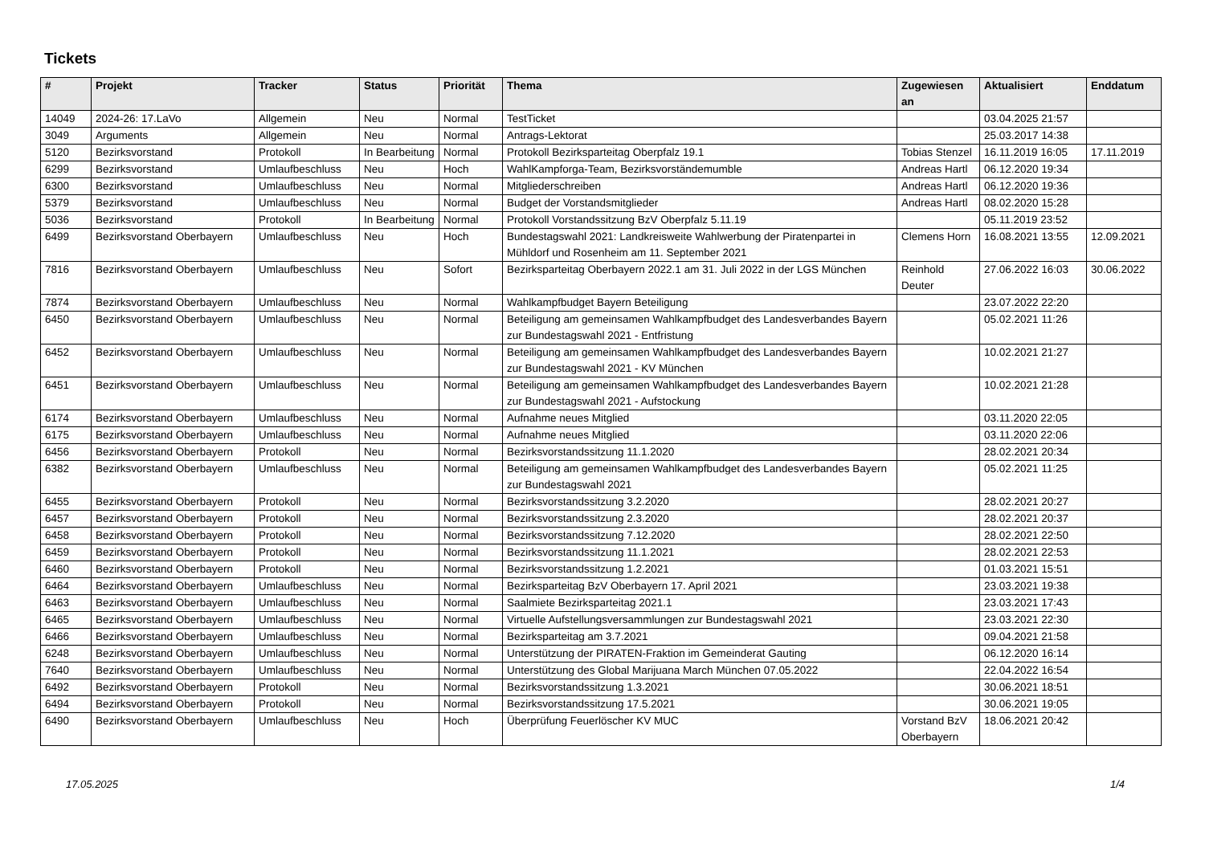Tickets
| # | Projekt | Tracker | Status | Priorität | Thema | Zugewiesen an | Aktualisiert | Enddatum |
| --- | --- | --- | --- | --- | --- | --- | --- | --- |
| 14049 | 2024-26: 17.LaVo | Allgemein | Neu | Normal | TestTicket | | 03.04.2025 21:57 | |
| 3049 | Arguments | Allgemein | Neu | Normal | Antrags-Lektorat | | 25.03.2017 14:38 | |
| 5120 | Bezirksvorstand | Protokoll | In Bearbeitung | Normal | Protokoll Bezirksparteitag Oberpfalz 19.1 | Tobias Stenzel | 16.11.2019 16:05 | 17.11.2019 |
| 6299 | Bezirksvorstand | Umlaufbeschluss | Neu | Hoch | WahlKampforga-Team, Bezirksvorständemumble | Andreas Hartl | 06.12.2020 19:34 | |
| 6300 | Bezirksvorstand | Umlaufbeschluss | Neu | Normal | Mitgliederschreiben | Andreas Hartl | 06.12.2020 19:36 | |
| 5379 | Bezirksvorstand | Umlaufbeschluss | Neu | Normal | Budget der Vorstandsmitglieder | Andreas Hartl | 08.02.2020 15:28 | |
| 5036 | Bezirksvorstand | Protokoll | In Bearbeitung | Normal | Protokoll Vorstandssitzung BzV Oberpfalz 5.11.19 | | 05.11.2019 23:52 | |
| 6499 | Bezirksvorstand Oberbayern | Umlaufbeschluss | Neu | Hoch | Bundestagswahl 2021: Landkreisweite Wahlwerbung der Piratenpartei in Mühldorf und Rosenheim am 11. September 2021 | Clemens Horn | 16.08.2021 13:55 | 12.09.2021 |
| 7816 | Bezirksvorstand Oberbayern | Umlaufbeschluss | Neu | Sofort | Bezirksparteitag Oberbayern 2022.1 am 31. Juli 2022 in der LGS München | Reinhold Deuter | 27.06.2022 16:03 | 30.06.2022 |
| 7874 | Bezirksvorstand Oberbayern | Umlaufbeschluss | Neu | Normal | Wahlkampfbudget Bayern Beteiligung | | 23.07.2022 22:20 | |
| 6450 | Bezirksvorstand Oberbayern | Umlaufbeschluss | Neu | Normal | Beteiligung am gemeinsamen Wahlkampfbudget des Landesverbandes Bayern zur Bundestagswahl 2021 - Entfristung | | 05.02.2021 11:26 | |
| 6452 | Bezirksvorstand Oberbayern | Umlaufbeschluss | Neu | Normal | Beteiligung am gemeinsamen Wahlkampfbudget des Landesverbandes Bayern zur Bundestagswahl 2021 - KV München | | 10.02.2021 21:27 | |
| 6451 | Bezirksvorstand Oberbayern | Umlaufbeschluss | Neu | Normal | Beteiligung am gemeinsamen Wahlkampfbudget des Landesverbandes Bayern zur Bundestagswahl 2021 - Aufstockung | | 10.02.2021 21:28 | |
| 6174 | Bezirksvorstand Oberbayern | Umlaufbeschluss | Neu | Normal | Aufnahme neues Mitglied | | 03.11.2020 22:05 | |
| 6175 | Bezirksvorstand Oberbayern | Umlaufbeschluss | Neu | Normal | Aufnahme neues Mitglied | | 03.11.2020 22:06 | |
| 6456 | Bezirksvorstand Oberbayern | Protokoll | Neu | Normal | Bezirksvorstandssitzung 11.1.2020 | | 28.02.2021 20:34 | |
| 6382 | Bezirksvorstand Oberbayern | Umlaufbeschluss | Neu | Normal | Beteiligung am gemeinsamen Wahlkampfbudget des Landesverbandes Bayern zur Bundestagswahl 2021 | | 05.02.2021 11:25 | |
| 6455 | Bezirksvorstand Oberbayern | Protokoll | Neu | Normal | Bezirksvorstandssitzung 3.2.2020 | | 28.02.2021 20:27 | |
| 6457 | Bezirksvorstand Oberbayern | Protokoll | Neu | Normal | Bezirksvorstandssitzung 2.3.2020 | | 28.02.2021 20:37 | |
| 6458 | Bezirksvorstand Oberbayern | Protokoll | Neu | Normal | Bezirksvorstandssitzung 7.12.2020 | | 28.02.2021 22:50 | |
| 6459 | Bezirksvorstand Oberbayern | Protokoll | Neu | Normal | Bezirksvorstandssitzung 11.1.2021 | | 28.02.2021 22:53 | |
| 6460 | Bezirksvorstand Oberbayern | Protokoll | Neu | Normal | Bezirksvorstandssitzung 1.2.2021 | | 01.03.2021 15:51 | |
| 6464 | Bezirksvorstand Oberbayern | Umlaufbeschluss | Neu | Normal | Bezirksparteitag BzV Oberbayern 17. April 2021 | | 23.03.2021 19:38 | |
| 6463 | Bezirksvorstand Oberbayern | Umlaufbeschluss | Neu | Normal | Saalmiete Bezirksparteitag 2021.1 | | 23.03.2021 17:43 | |
| 6465 | Bezirksvorstand Oberbayern | Umlaufbeschluss | Neu | Normal | Virtuelle Aufstellungsversammlungen zur Bundestagswahl 2021 | | 23.03.2021 22:30 | |
| 6466 | Bezirksvorstand Oberbayern | Umlaufbeschluss | Neu | Normal | Bezirksparteitag am 3.7.2021 | | 09.04.2021 21:58 | |
| 6248 | Bezirksvorstand Oberbayern | Umlaufbeschluss | Neu | Normal | Unterstützung der PIRATEN-Fraktion im Gemeinderat Gauting | | 06.12.2020 16:14 | |
| 7640 | Bezirksvorstand Oberbayern | Umlaufbeschluss | Neu | Normal | Unterstützung des Global Marijuana March München 07.05.2022 | | 22.04.2022 16:54 | |
| 6492 | Bezirksvorstand Oberbayern | Protokoll | Neu | Normal | Bezirksvorstandssitzung 1.3.2021 | | 30.06.2021 18:51 | |
| 6494 | Bezirksvorstand Oberbayern | Protokoll | Neu | Normal | Bezirksvorstandssitzung 17.5.2021 | | 30.06.2021 19:05 | |
| 6490 | Bezirksvorstand Oberbayern | Umlaufbeschluss | Neu | Hoch | Überprüfung Feuerlöscher KV MUC | Vorstand BzV Oberbayern | 18.06.2021 20:42 | |
17.05.2025 1/4